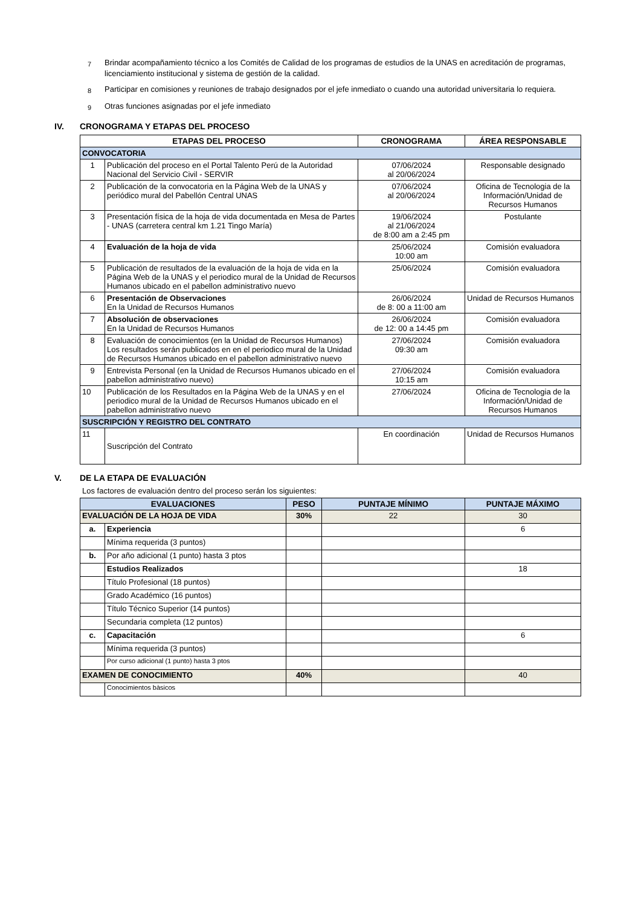7
Brindar acompañamiento técnico a los Comités de Calidad de los programas de estudios de la UNAS en acreditación de programas, licenciamiento institucional y sistema de gestión de la calidad.
8
Participar en comisiones y reuniones de trabajo designados por el jefe inmediato o cuando una autoridad universitaria lo requiera.
9
Otras funciones asignadas por el jefe inmediato
IV. CRONOGRAMA Y ETAPAS DEL PROCESO
| ETAPAS DEL PROCESO | | CRONOGRAMA | ÁREA RESPONSABLE |
| --- | --- | --- | --- |
| CONVOCATORIA | | | |
| 1 | Publicación del proceso en el Portal Talento Perú de la Autoridad Nacional del Servicio Civil - SERVIR | 07/06/2024 al 20/06/2024 | Responsable designado |
| 2 | Publicación de la convocatoria en la Página Web de la UNAS y periódico mural del Pabellón Central UNAS | 07/06/2024 al 20/06/2024 | Oficina de Tecnologia de la Información/Unidad de Recursos Humanos |
| 3 | Presentación física de la hoja de vida documentada en Mesa de Partes - UNAS (carretera central km 1.21 Tingo María) | 19/06/2024 al 21/06/2024 de 8:00 am a 2:45 pm | Postulante |
| 4 | Evaluación de la hoja de vida | 25/06/2024 10:00 am | Comisión evaluadora |
| 5 | Publicación de resultados de la evaluación de la hoja de vida en la Página Web de la UNAS y el periodico mural de la Unidad de Recursos Humanos ubicado en el pabellon administrativo nuevo | 25/06/2024 | Comisión evaluadora |
| 6 | Presentación de Observaciones En la Unidad de Recursos Humanos | 26/06/2024 de 8: 00 a 11:00 am | Unidad de Recursos Humanos |
| 7 | Absolución de observaciones En la Unidad de Recursos Humanos | 26/06/2024 de 12: 00 a 14:45 pm | Comisión evaluadora |
| 8 | Evaluación de conocimientos (en la Unidad de Recursos Humanos) Los resultados serán publicados en en el periodico mural de la Unidad de Recursos Humanos ubicado en el pabellon administrativo nuevo | 27/06/2024 09:30 am | Comisión evaluadora |
| 9 | Entrevista Personal (en la Unidad de Recursos Humanos ubicado en el pabellon administrativo nuevo) | 27/06/2024 10:15 am | Comisión evaluadora |
| 10 | Publicación de los Resultados en la Página Web de la UNAS y en el periodico mural de la Unidad de Recursos Humanos ubicado en el pabellon administrativo nuevo | 27/06/2024 | Oficina de Tecnologia de la Información/Unidad de Recursos Humanos |
| SUSCRIPCIÓN Y REGISTRO DEL CONTRATO | | | |
| 11 | Suscripción del Contrato | En coordinación | Unidad de Recursos Humanos |
V. DE LA ETAPA DE EVALUACIÓN
Los factores de evaluación dentro del proceso serán los siguientes:
| EVALUACIONES | | PESO | PUNTAJE MÍNIMO | PUNTAJE MÁXIMO |
| --- | --- | --- | --- | --- |
| EVALUACIÓN DE LA HOJA DE VIDA | | 30% | 22 | 30 |
| a. | Experiencia | | | 6 |
| | Mínima requerida (3 puntos) | | | |
| b. | Por año adicional (1 punto) hasta 3 ptos | | | |
| | Estudios Realizados | | | 18 |
| | Título Profesional (18 puntos) | | | |
| | Grado Académico (16 puntos) | | | |
| | Título Técnico Superior (14 puntos) | | | |
| | Secundaria completa (12 puntos) | | | |
| c. | Capacitación | | | 6 |
| | Mínima requerida (3 puntos) | | | |
| | Por curso adicional (1 punto) hasta 3 ptos | | | |
| EXAMEN DE CONOCIMIENTO | | 40% | | 40 |
| | Conocimientos bàsicos | | | |